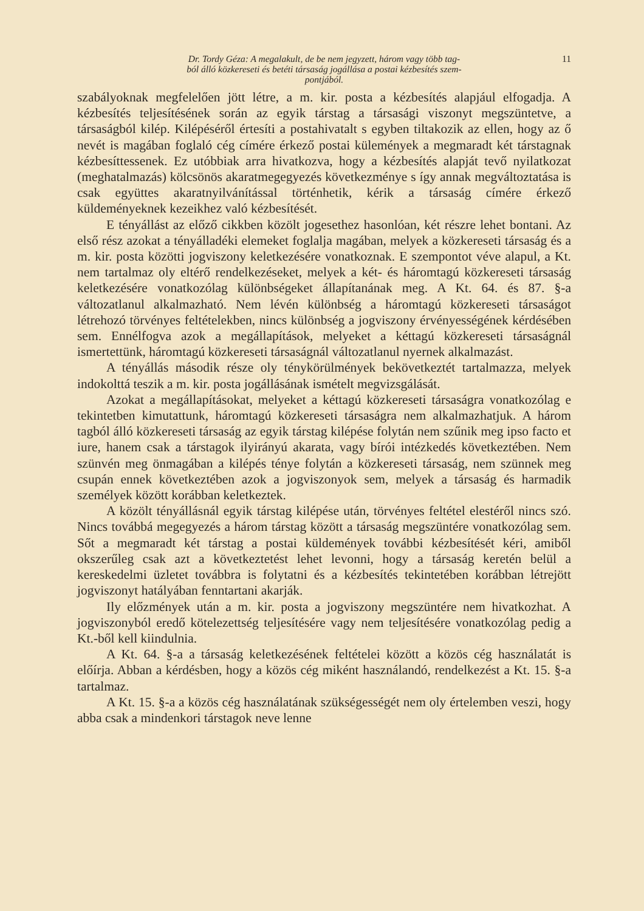Dr. Tordy Géza: A megalakult, de be nem jegyzett, három vagy több tag-
ból álló közkereseti és betéti társaság jogállása a postai kézbesítés szem-
pontjából.
11
szabályoknak megfelelően jött létre, a m. kir. posta a kézbesítés alapjául elfogadja. A kézbesítés teljesítésének során az egyik társtag a társasági viszonyt megszüntetve, a társaságból kilép. Kilépéséről értesíti a postahivatalt s egyben tiltakozik az ellen, hogy az ő nevét is magában foglaló cég címére érkező postai külemények a megmaradt két társtagnak kézbesíttessenek. Ez utóbbiak arra hivatkozva, hogy a kézbesítés alapját tevő nyilatkozat (meghatalmazás) kölcsönös akaratmegegyezés következménye s így annak megváltoztatása is csak együttes akaratnyilvánítással történhetik, kérik a társaság címére érkező küldeményeknek kezeikhez való kézbesítését.
E tényállást az előző cikkben közölt jogesethez hasonlóan, két részre lehet bontani. Az első rész azokat a tényálladéki elemeket foglalja magában, melyek a közkereseti társaság és a m. kir. posta közötti jogviszony keletkezésére vonatkoznak. E szempontot véve alapul, a Kt. nem tartalmaz oly eltérő rendelkezéseket, melyek a két- és háromtagú közkereseti társaság keletkezésére vonatkozólag különbségeket állapítanának meg. A Kt. 64. és 87. §-a változatlanul alkalmazható. Nem lévén különbség a háromtagú közkereseti társaságot létrehozó törvényes feltételekben, nincs különbség a jogviszony érvényességének kérdésében sem. Ennélfogva azok a megállapítások, melyeket a kéttagú közkereseti társaságnál ismertettünk, háromtagú közkereseti társaságnál változatlanul nyernek alkalmazást.
A tényállás második része oly ténykörülmények bekövetkeztét tartalmazza, melyek indokolttá teszik a m. kir. posta jogállásának ismételt megvizsgálását.
Azokat a megállapításokat, melyeket a kéttagú közkereseti társaságra vonatkozólag e tekintetben kimutattunk, háromtagú közkereseti társaságra nem alkalmazhatjuk. A három tagból álló közkereseti társaság az egyik társtag kilépése folytán nem szűnik meg ipso facto et iure, hanem csak a társtagok ilyirányú akarata, vagy bírói intézkedés következtében. Nem szünvén meg önmagában a kilépés ténye folytán a közkereseti társaság, nem szünnek meg csupán ennek következtében azok a jogviszonyok sem, melyek a társaság és harmadik személyek között korábban keletkeztek.
A közölt tényállásnál egyik társtag kilépése után, törvényes feltétel elestéről nincs szó. Nincs továbbá megegyezés a három társtag között a társaság megszüntére vonatkozólag sem. Sőt a megmaradt két társtag a postai küldemények további kézbesítését kéri, amiből okszerűleg csak azt a következtetést lehet levonni, hogy a társaság keretén belül a kereskedelmi üzletet továbbra is folytatni és a kézbesítés tekintetében korábban létrejött jogviszonyt hatályában fenntartani akarják.
Ily előzmények után a m. kir. posta a jogviszony megszüntére nem hivatkozhat. A jogviszonyból eredő kötelezettség teljesítésére vagy nem teljesítésére vonatkozólag pedig a Kt.-ből kell kiindulnia.
A Kt. 64. §-a a társaság keletkezésének feltételei között a közös cég használatát is előírja. Abban a kérdésben, hogy a közös cég miként használandó, rendelkezést a Kt. 15. §-a tartalmaz.
A Kt. 15. §-a a közös cég használatának szükségességét nem oly értelemben veszi, hogy abba csak a mindenkori társtagok neve lenne